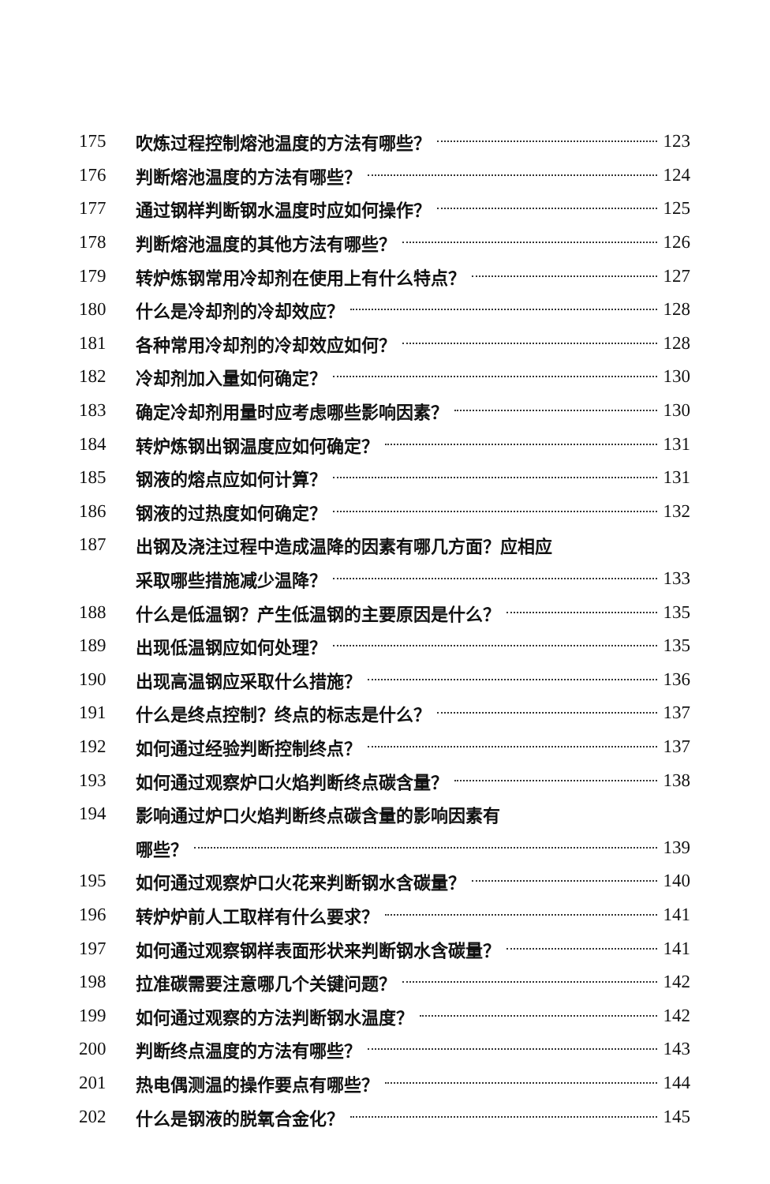175 吹炼过程控制熔池温度的方法有哪些？ 123
176 判断熔池温度的方法有哪些？ 124
177 通过钢样判断钢水温度时应如何操作？ 125
178 判断熔池温度的其他方法有哪些？ 126
179 转炉炼钢常用冷却剂在使用上有什么特点？ 127
180 什么是冷却剂的冷却效应？ 128
181 各种常用冷却剂的冷却效应如何？ 128
182 冷却剂加入量如何确定？ 130
183 确定冷却剂用量时应考虑哪些影响因素？ 130
184 转炉炼钢出钢温度应如何确定？ 131
185 钢液的熔点应如何计算？ 131
186 钢液的过热度如何确定？ 132
187 出钢及浇注过程中造成温降的因素有哪几方面？应相应
采取哪些措施减少温降？ 133
188 什么是低温钢？产生低温钢的主要原因是什么？ 135
189 出现低温钢应如何处理？ 135
190 出现高温钢应采取什么措施？ 136
191 什么是终点控制？终点的标志是什么？ 137
192 如何通过经验判断控制终点？ 137
193 如何通过观察炉口火焰判断终点碳含量？ 138
194 影响通过炉口火焰判断终点碳含量的影响因素有
哪些？ 139
195 如何通过观察炉口火花来判断钢水含碳量？ 140
196 转炉炉前人工取样有什么要求？ 141
197 如何通过观察钢样表面形状来判断钢水含碳量？ 141
198 拉准碳需要注意哪几个关键问题？ 142
199 如何通过观察的方法判断钢水温度？ 142
200 判断终点温度的方法有哪些？ 143
201 热电偶测温的操作要点有哪些？ 144
202 什么是钢液的脱氧合金化？ 145